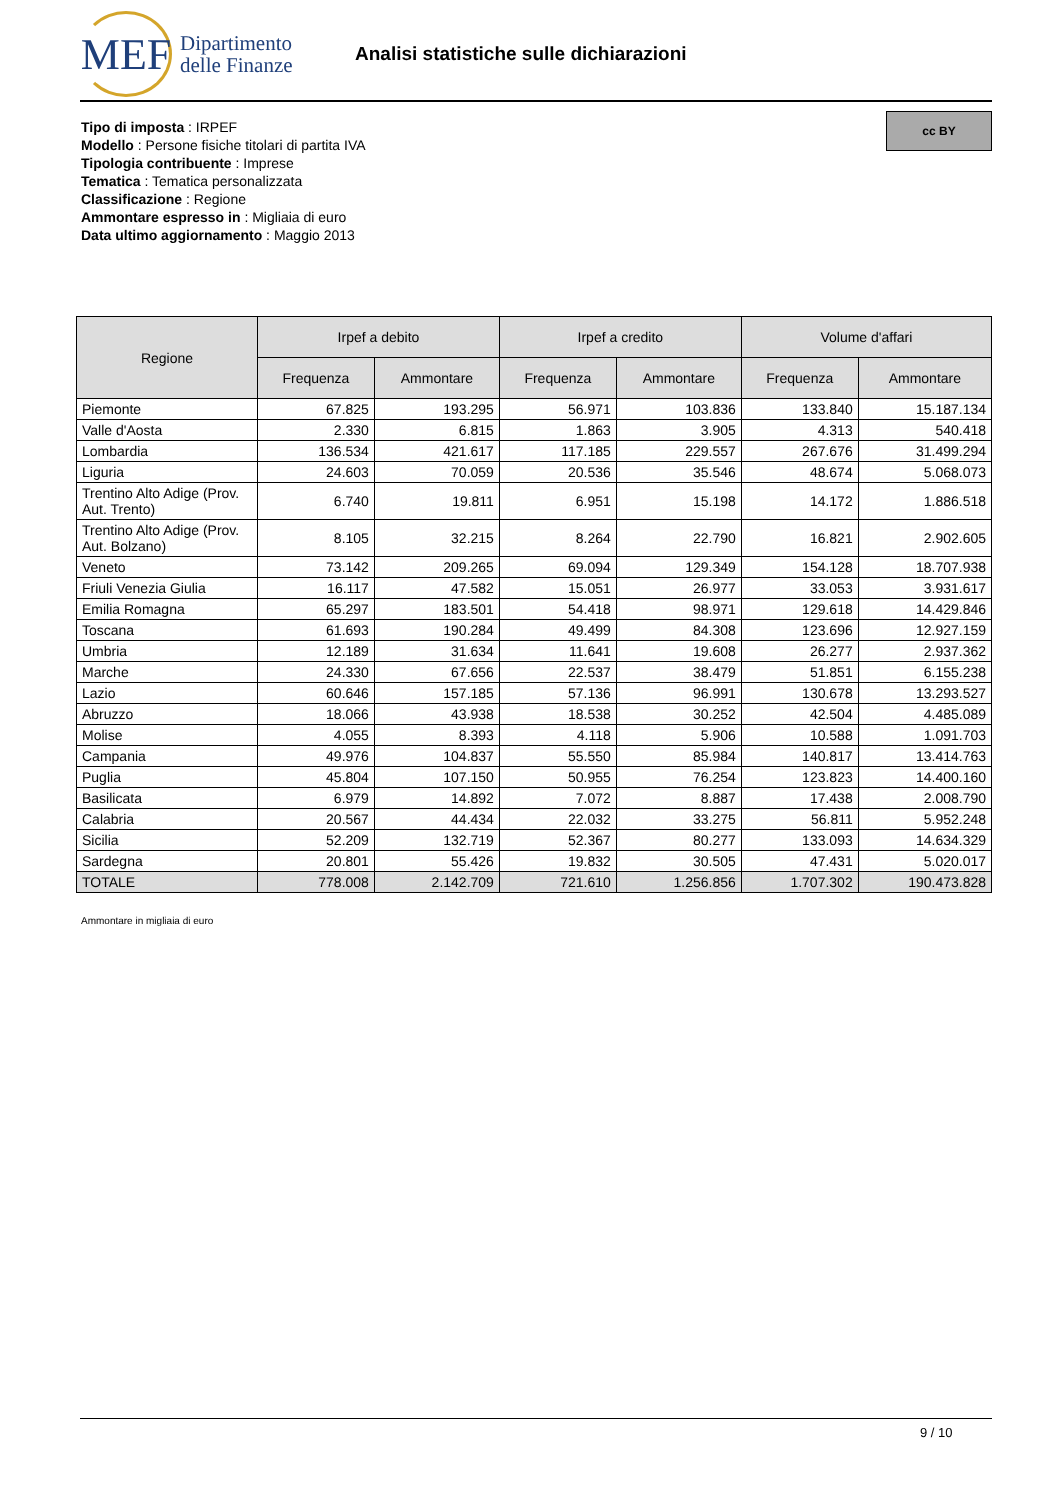MEF
Dipartimento
delle Finanze
Analisi statistiche sulle dichiarazioni
cc BY
Tipo di imposta : IRPEF
Modello : Persone fisiche titolari di partita IVA
Tipologia contribuente : Imprese
Tematica : Tematica personalizzata
Classificazione : Regione
Ammontare espresso in : Migliaia di euro
Data ultimo aggiornamento : Maggio 2013
| Regione | Irpef a debito | | Irpef a credito | | Volume d'affari | |
| --- | --- | --- | --- | --- | --- | --- |
| | Frequenza | Ammontare | Frequenza | Ammontare | Frequenza | Ammontare |
| Piemonte | 67.825 | 193.295 | 56.971 | 103.836 | 133.840 | 15.187.134 |
| Valle d'Aosta | 2.330 | 6.815 | 1.863 | 3.905 | 4.313 | 540.418 |
| Lombardia | 136.534 | 421.617 | 117.185 | 229.557 | 267.676 | 31.499.294 |
| Liguria | 24.603 | 70.059 | 20.536 | 35.546 | 48.674 | 5.068.073 |
| Trentino Alto Adige (Prov. Aut. Trento) | 6.740 | 19.811 | 6.951 | 15.198 | 14.172 | 1.886.518 |
| Trentino Alto Adige (Prov. Aut. Bolzano) | 8.105 | 32.215 | 8.264 | 22.790 | 16.821 | 2.902.605 |
| Veneto | 73.142 | 209.265 | 69.094 | 129.349 | 154.128 | 18.707.938 |
| Friuli Venezia Giulia | 16.117 | 47.582 | 15.051 | 26.977 | 33.053 | 3.931.617 |
| Emilia Romagna | 65.297 | 183.501 | 54.418 | 98.971 | 129.618 | 14.429.846 |
| Toscana | 61.693 | 190.284 | 49.499 | 84.308 | 123.696 | 12.927.159 |
| Umbria | 12.189 | 31.634 | 11.641 | 19.608 | 26.277 | 2.937.362 |
| Marche | 24.330 | 67.656 | 22.537 | 38.479 | 51.851 | 6.155.238 |
| Lazio | 60.646 | 157.185 | 57.136 | 96.991 | 130.678 | 13.293.527 |
| Abruzzo | 18.066 | 43.938 | 18.538 | 30.252 | 42.504 | 4.485.089 |
| Molise | 4.055 | 8.393 | 4.118 | 5.906 | 10.588 | 1.091.703 |
| Campania | 49.976 | 104.837 | 55.550 | 85.984 | 140.817 | 13.414.763 |
| Puglia | 45.804 | 107.150 | 50.955 | 76.254 | 123.823 | 14.400.160 |
| Basilicata | 6.979 | 14.892 | 7.072 | 8.887 | 17.438 | 2.008.790 |
| Calabria | 20.567 | 44.434 | 22.032 | 33.275 | 56.811 | 5.952.248 |
| Sicilia | 52.209 | 132.719 | 52.367 | 80.277 | 133.093 | 14.634.329 |
| Sardegna | 20.801 | 55.426 | 19.832 | 30.505 | 47.431 | 5.020.017 |
| TOTALE | 778.008 | 2.142.709 | 721.610 | 1.256.856 | 1.707.302 | 190.473.828 |
Ammontare in migliaia di euro
9 / 10